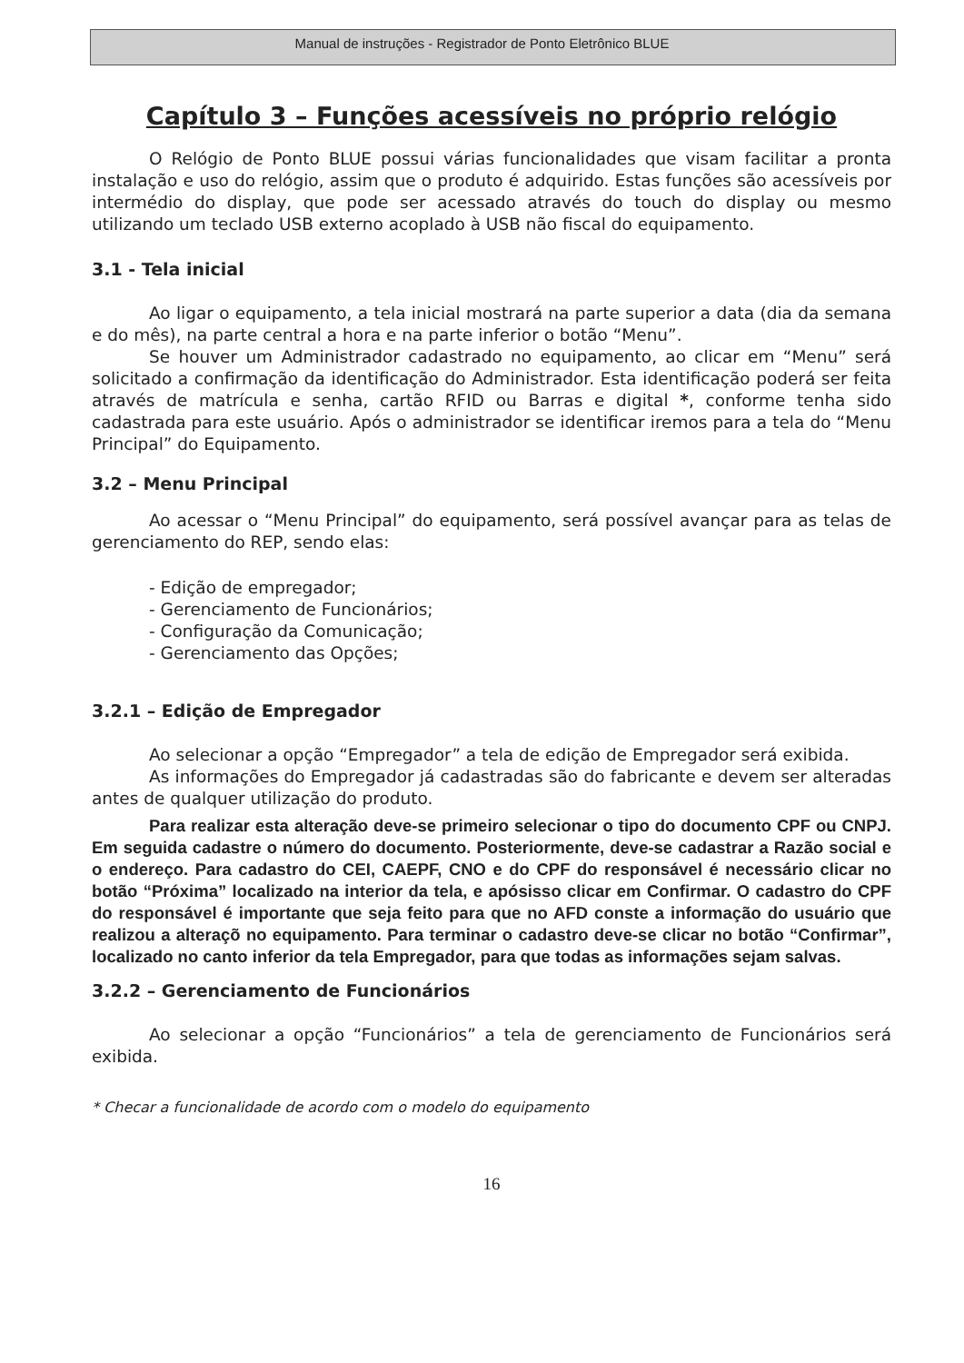Manual de instruções - Registrador de Ponto Eletrônico BLUE
Capítulo 3 – Funções acessíveis no próprio relógio
O Relógio de Ponto BLUE possui várias funcionalidades que visam facilitar a pronta instalação e uso do relógio, assim que o produto é adquirido. Estas funções são acessíveis por intermédio do display, que pode ser acessado através do touch do display ou mesmo utilizando um teclado USB externo acoplado à USB não fiscal do equipamento.
3.1 - Tela inicial
Ao ligar o equipamento, a tela inicial mostrará na parte superior a data (dia da semana e do mês), na parte central a hora e na parte inferior o botão “Menu”.
Se houver um Administrador cadastrado no equipamento, ao clicar em “Menu” será solicitado a confirmação da identificação do Administrador. Esta identificação poderá ser feita através de matrícula e senha, cartão RFID ou Barras e digital *, conforme tenha sido cadastrada para este usuário. Após o administrador se identificar iremos para a tela do “Menu Principal” do Equipamento.
3.2 – Menu Principal
Ao acessar o “Menu Principal” do equipamento, será possível avançar para as telas de gerenciamento do REP, sendo elas:
- Edição de empregador;
- Gerenciamento de Funcionários;
- Configuração da Comunicação;
- Gerenciamento das Opções;
3.2.1 – Edição de Empregador
Ao selecionar a opção “Empregador” a tela de edição de Empregador será exibida.
As informações do Empregador já cadastradas são do fabricante e devem ser alteradas antes de qualquer utilização do produto.
Para realizar esta alteração deve-se primeiro selecionar o tipo do documento CPF ou CNPJ. Em seguida cadastre o número do documento. Posteriormente, deve-se cadastrar a Razão social e o endereço. Para cadastro do CEI, CAEPF, CNO e do CPF do responsável é necessário clicar no botão “Próxima” localizado na interior da tela, e apósisso clicar em Confirmar. O cadastro do CPF do responsável é importante que seja feito para que no AFD conste a informação do usuário que realizou a alteraçõ no equipamento. Para terminar o cadastro deve-se clicar no botão “Confirmar”, localizado no canto inferior da tela Empregador, para que todas as informações sejam salvas.
3.2.2 – Gerenciamento de Funcionários
Ao selecionar a opção “Funcionários” a tela de gerenciamento de Funcionários será exibida.
* Checar a funcionalidade de acordo com o modelo do equipamento
16